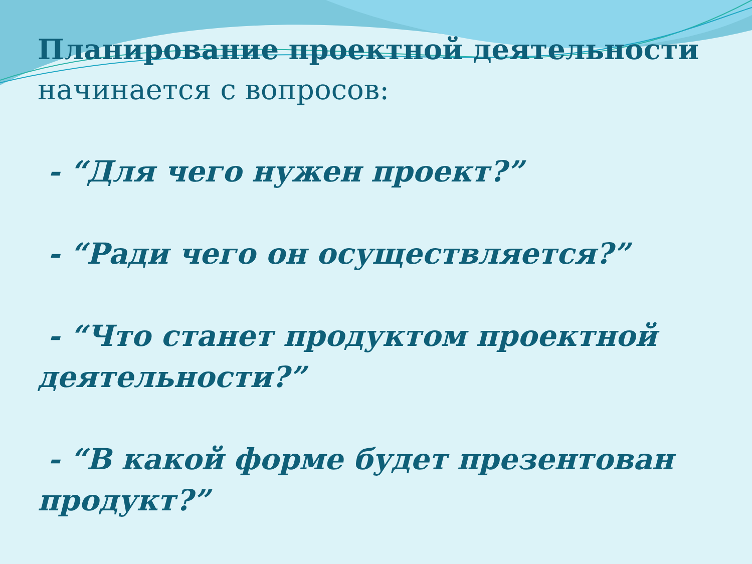Планирование проектной деятельности начинается с вопросов:
- “Для чего нужен проект?”
- “Ради чего он осуществляется?”
- “Что станет продуктом проектной деятельности?”
- “В какой форме будет презентован продукт?”